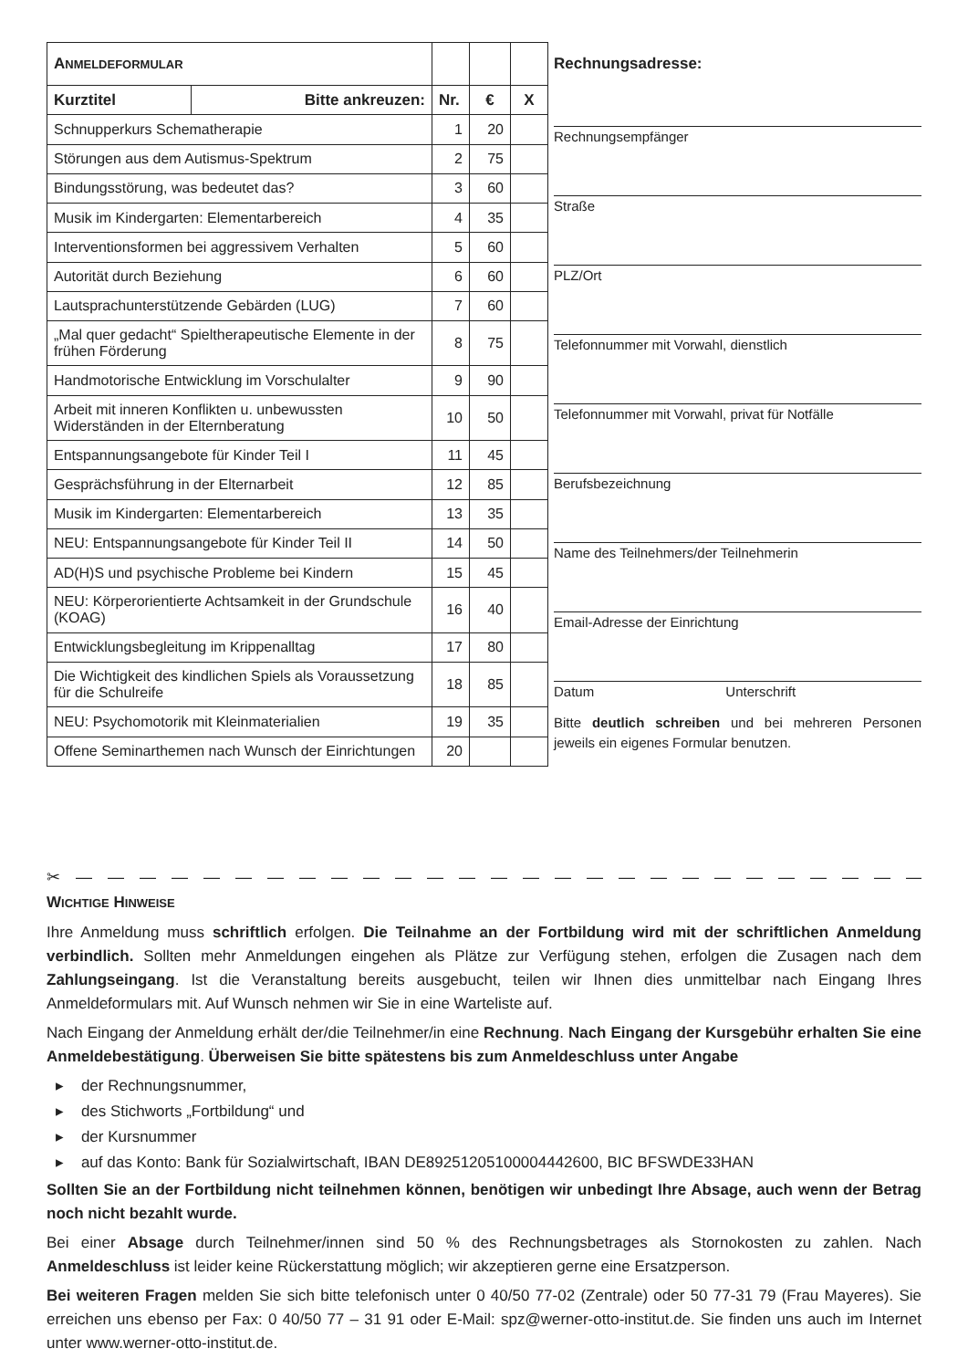| A NMELDEFORMULAR | | | | |
| --- | --- | --- | --- | --- |
| Kurztitel | Bitte ankreuzen: | Nr. | € | X |
| Schnupperkurs Schematherapie | | 1 | 20 | |
| Störungen aus dem Autismus-Spektrum | | 2 | 75 | |
| Bindungsstörung, was bedeutet das? | | 3 | 60 | |
| Musik im Kindergarten: Elementarbereich | | 4 | 35 | |
| Interventionsformen bei aggressivem Verhalten | | 5 | 60 | |
| Autorität durch Beziehung | | 6 | 60 | |
| Lautsprachunterstützende Gebärden (LUG) | | 7 | 60 | |
| „Mal quer gedacht“ Spieltherapeutische Elemente in der frühen Förderung | | 8 | 75 | |
| Handmotorische Entwicklung im Vorschulalter | | 9 | 90 | |
| Arbeit mit inneren Konflikten u. unbewussten Widerständen in der Elternberatung | | 10 | 50 | |
| Entspannungsangebote für Kinder Teil I | | 11 | 45 | |
| Gesprächsführung in der Elternarbeit | | 12 | 85 | |
| Musik im Kindergarten: Elementarbereich | | 13 | 35 | |
| NEU: Entspannungsangebote für Kinder Teil II | | 14 | 50 | |
| AD(H)S und psychische Probleme bei Kindern | | 15 | 45 | |
| NEU: Körperorientierte Achtsamkeit in der Grundschule (KOAG) | | 16 | 40 | |
| Entwicklungsbegleitung im Krippenalltag | | 17 | 80 | |
| Die Wichtigkeit des kindlichen Spiels als Voraussetzung für die Schulreife | | 18 | 85 | |
| NEU: Psychomotorik mit Kleinmaterialien | | 19 | 35 | |
| Offene Seminarthemen nach Wunsch der Einrichtungen | | 20 | | |
Rechnungsadresse:
Rechnungsempfänger
Straße
PLZ/Ort
Telefonnummer mit Vorwahl, dienstlich
Telefonnummer mit Vorwahl, privat für Notfälle
Berufsbezeichnung
Name des Teilnehmers/der Teilnehmerin
Email-Adresse der Einrichtung
Datum Unterschrift
Bitte deutlich schreiben und bei mehreren Personen jeweils ein eigenes Formular benutzen.
✂ — — — — — — — — — — — — — — — — — — — — — — — — — — — —
WICHTIGE HINWEISE
Ihre Anmeldung muss schriftlich erfolgen. Die Teilnahme an der Fortbildung wird mit der schriftlichen Anmeldung verbindlich. Sollten mehr Anmeldungen eingehen als Plätze zur Verfügung stehen, erfolgen die Zusagen nach dem Zahlungseingang. Ist die Veranstaltung bereits ausgebucht, teilen wir Ihnen dies unmittelbar nach Eingang Ihres Anmeldeformulars mit. Auf Wunsch nehmen wir Sie in eine Warteliste auf.
Nach Eingang der Anmeldung erhält der/die Teilnehmer/in eine Rechnung. Nach Eingang der Kursgebühr erhalten Sie eine Anmeldebestätigung. Überweisen Sie bitte spätestens bis zum Anmeldeschluss unter Angabe
▸ der Rechnungsnummer,
▸ des Stichworts „Fortbildung“ und
▸ der Kursnummer
▸ auf das Konto: Bank für Sozialwirtschaft, IBAN DE89251205100004442600, BIC BFSWDE33HAN
Sollten Sie an der Fortbildung nicht teilnehmen können, benötigen wir unbedingt Ihre Absage, auch wenn der Betrag noch nicht bezahlt wurde.
Bei einer Absage durch Teilnehmer/innen sind 50 % des Rechnungsbetrages als Stornokosten zu zahlen. Nach Anmeldeschluss ist leider keine Rückerstattung möglich; wir akzeptieren gerne eine Ersatzperson.
Bei weiteren Fragen melden Sie sich bitte telefonisch unter 0 40/50 77-02 (Zentrale) oder 50 77-31 79 (Frau Mayeres). Sie erreichen uns ebenso per Fax: 0 40/50 77 – 31 91 oder E-Mail: spz@werner-otto-institut.de. Sie finden uns auch im Internet unter www.werner-otto-institut.de.